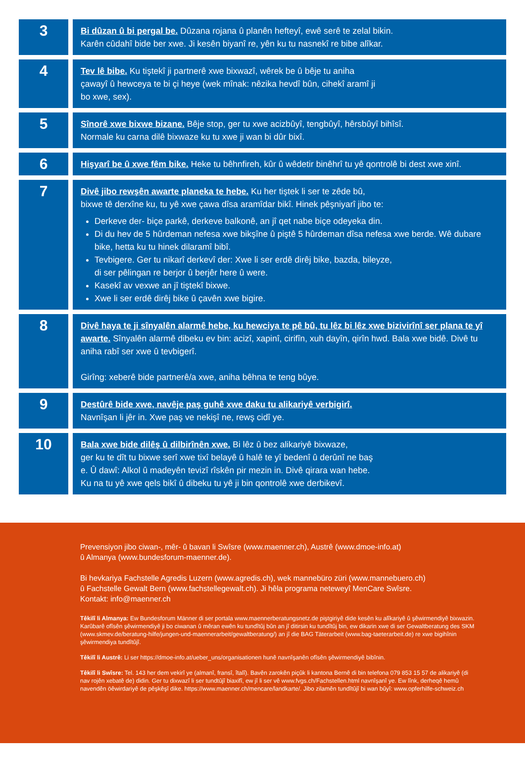| 3 | Bi dûzan û bi pergal be. Dûzana rojana û planên hefteyî, ewê serê te zelal bikin. Karên cûdahî bide ber xwe. Ji kesên biyanî re, yên ku tu nasnekî re bibe alîkar. |
| 4 | Tev lê bibe. Ku tiştekî ji partnerê xwe bixwazî, wêrek be û bêje tu aniha çawayî û hewceya te bi çi heye (wek mînak: nêzika hevdî bûn, cihekî aramî ji bo xwe, sex). |
| 5 | Sînorê xwe bixwe bizane. Bêje stop, ger tu xwe acizbûyî, tengbûyî, hêrsbûyî bihîsî. Normale ku carna dilê bixwaze ku tu xwe ji wan bi dûr bixî. |
| 6 | Hişyarî be û xwe fêm bike. Heke tu bêhnfireh, kûr û wêdetir binêhrî tu yê qontrolê bi dest xwe xinî. |
| 7 | Divê jibo rewşên awarte planeka te hebe. Ku her tiştek li ser te zêde bû, bixwe tê derxîne ku, tu yê xwe çawa dîsa aramîdar bikî. Hinek pêşniyarî jibo te: Derkeve der- biçe parkê, derkeve balkonê, an jî qet nabe biçe odeyeka din. Di du hev de 5 hûrdeman nefesa xwe bikşîne û piştê 5 hûrdeman dîsa nefesa xwe berde. Wê dubare bike, hetta ku tu hinek dilaramî bibî. Tevbigere. Ger tu nikarî derkevî der: Xwe li ser erdê dirêj bike, bazda, bileyze, di ser pêlingan re berjor û berjêr here û were. Kasekî av vexwe an jî tiştekî bixwe. Xwe li ser erdê dirêj bike û çavên xwe bigire. |
| 8 | Divê haya te ji sînyalên alarmê hebe, ku hewciya te pê bû, tu lêz bi lêz xwe bizivirînî ser plana te yî awarte. Sînyalên alarmê dibeku ev bin: acizî, xapinî, cirifîn, xuh dayîn, qirîn hwd. Bala xwe bidê. Divê tu aniha rabî ser xwe û tevbigerî. Girîng: xeberê bide partnerê/a xwe, aniha bêhna te teng bûye. |
| 9 | Destûrê bide xwe, navêje paş guhê xwe daku tu alikariyê verbigirî. Navnîşan li jêr in. Xwe paş ve nekişî ne, rewş cidî ye. |
| 10 | Bala xwe bide dilêş û dilbirînên xwe. Bi lêz û bez alikariyê bixwaze, ger ku te dît tu bixwe serî xwe tixî belayê û halê te yî bedenî û derûnî ne baş e. Û dawî: Alkol û madeyên tevizî rîskên pir mezin in. Divê qirara wan hebe. Ku na tu yê xwe qels bikî û dibeku tu yê ji bin qontrolê xwe derbikevî. |
Prevensiyon jibo ciwan-, mêr- û bavan li Swîsre (www.maenner.ch), Austrê (www.dmoe-info.at)
û Almanya (www.bundesforum-maenner.de).
Bi hevkariya Fachstelle Agredis Luzern (www.agredis.ch), wek mannebüro züri (www.mannebuero.ch)
û Fachstelle Gewalt Bern (www.fachstellegewalt.ch). Ji hêla programa neteweyî MenCare Swîsre.
Kontakt: info@maenner.ch
Têkilî li Almanya: Ew Bundesforum Männer di ser portala www.maennerberatungsnetz.de piştgiriyê dide kesên ku alîkariyê û şêwirmendiyê bixwazin. Karûbarê ofîsên şêwirmendiyê ji bo ciwanan û mêran ewên ku tundîtûj bûn an jî ditirsin ku tundîtûj bin, ew dikarin xwe di ser Gewaltberatung des SKM (www.skmev.de/beratung-hilfe/jungen-und-maennerarbeit/gewaltberatung/) an jî die BAG Täterarbeit (www.bag-taeterarbeit.de) re xwe bigihînin şêwirmendiya tundîtûjî.
Têkilî li Austrê: Li ser https://dmoe-info.at/ueber_uns/organisationen hunê navnîşanên ofîsên şêwirmendiyê bibînin.
Têkilî li Swîsre: Tel. 143 her dem vekirî ye (almanî, fransî, îtalî). Bavên zarokên piçûk li kantona Bernê di bin telefona 079 853 15 57 de alikariyê (di nav rojên xebatê de) didin. Ger tu dixwazî li ser tundtûjî biaxifî, ew jî li ser vê www.fvgs.ch/Fachstellen.html navnîşanî ye. Ew lînk, derheqê hemû navendên öêwirdariyê de pêşkêşî dike. https://www.maenner.ch/mencare/landkarte/. Jibo zilamên tundîtûjî bi wan bûyî: www.opferhilfe-schweiz.ch